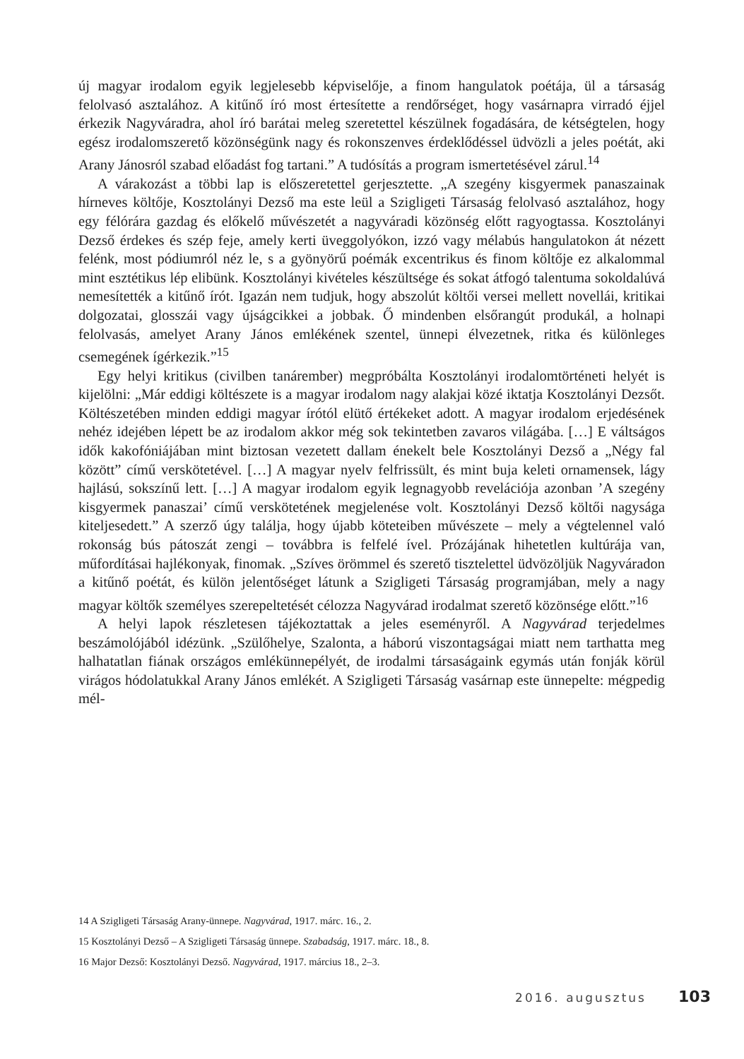új magyar irodalom egyik legjelesebb képviselője, a finom hangulatok poétája, ül a társaság felolvasó asztalához. A kitűnő író most értesítette a rendőrséget, hogy vasárnapra virradó éjjel érkezik Nagyváradra, ahol író barátai meleg szeretettel készülnek fogadására, de kétségtelen, hogy egész irodalomszerető közönségünk nagy és rokonszenves érdeklődéssel üdvözli a jeles poétát, aki Arany Jánosról szabad előadást fog tartani.” A tudósítás a program ismertetésével zárul.<sup>14</sup>
A várakozást a többi lap is előszeretettel gerjesztette. „A szegény kisgyermek panaszainak hírneves költője, Kosztolányi Dezső ma este leül a Szigligeti Társaság felolvasó asztalához, hogy egy félórára gazdag és előkelő művészetét a nagyváradi közönség előtt ragyogtassa. Kosztolányi Dezső érdekes és szép feje, amely kerti üveggolyókon, izzó vagy mélabús hangulatokon át nézett felénk, most pódiumról néz le, s a gyönyörű poémák excentrikus és finom költője ez alkalommal mint esztétikus lép elibünk. Kosztolányi kivételes készültsége és sokat átfogó talentuma sokoldalúvá nemesítették a kitűnő írót. Igazán nem tudjuk, hogy abszolút költői versei mellett novellái, kritikai dolgozatai, glosszái vagy újságcikkei a jobbak. Ő mindenben elsőrangút produkál, a holnapi felolvasás, amelyet Arany János emlékének szentel, ünnepi élvezetnek, ritka és különleges csemegének ígérkezik.”<sup>15</sup>
Egy helyi kritikus (civilben tanárember) megpróbálta Kosztolányi irodalomtörténeti helyét is kijelölni: „Már eddigi költészete is a magyar irodalom nagy alakjai közé iktatja Kosztolányi Dezsőt. Költészetében minden eddigi magyar írótól elütő értékeket adott. A magyar irodalom erjedésének nehéz idejében lépett be az irodalom akkor még sok tekintetben zavaros világába. […] E váltságos idők kakofóniájában mint biztosan vezetett dallam énekelt bele Kosztolányi Dezső a „Négy fal között” című verskötetével. […] A magyar nyelv felfrissült, és mint buja keleti ornamensek, lágy hajlású, sokszínű lett. […] A magyar irodalom egyik legnagyobb revelációja azonban ’A szegény kisgyermek panaszai’ című verskötetének megjelenése volt. Kosztolányi Dezső költői nagysága kiteljesedett.” A szerző úgy találja, hogy újabb köteteiben művészete – mely a végtelennel való rokonság bús pátoszát zengi – továbbra is felfelé ível. Prózájának hihetetlen kultúrája van, műfordításai hajlékonyak, finomak. „Szíves örömmel és szerető tisztelettel üdvözöljük Nagyváradon a kitűnő poétát, és külön jelentőséget látunk a Szigligeti Társaság programjában, mely a nagy magyar költők személyes szerepeltetését célozza Nagyvárad irodalmat szerető közönsége előtt.”<sup>16</sup>
A helyi lapok részletesen tájékoztattak a jeles eseményről. A Nagyvárad terjedelmes beszámolójából idézünk. „Szülőhelye, Szalonta, a háború viszontagságai miatt nem tarthatta meg halhatatlan fiának országos emlékünnepélyét, de irodalmi társaságaink egymás után fonják körül virágos hódolatukkal Arany János emlékét. A Szigligeti Társaság vasárnap este ünnepelte: mégpedig mél-
14 A Szigligeti Társaság Arany-ünnepe. Nagyvárad, 1917. márc. 16., 2.
15 Kosztolányi Dezső – A Szigligeti Társaság ünnepe. Szabadság, 1917. márc. 18., 8.
16 Major Dezső: Kosztolányi Dezső. Nagyvárad, 1917. március 18., 2–3.
2016. augusztus 103